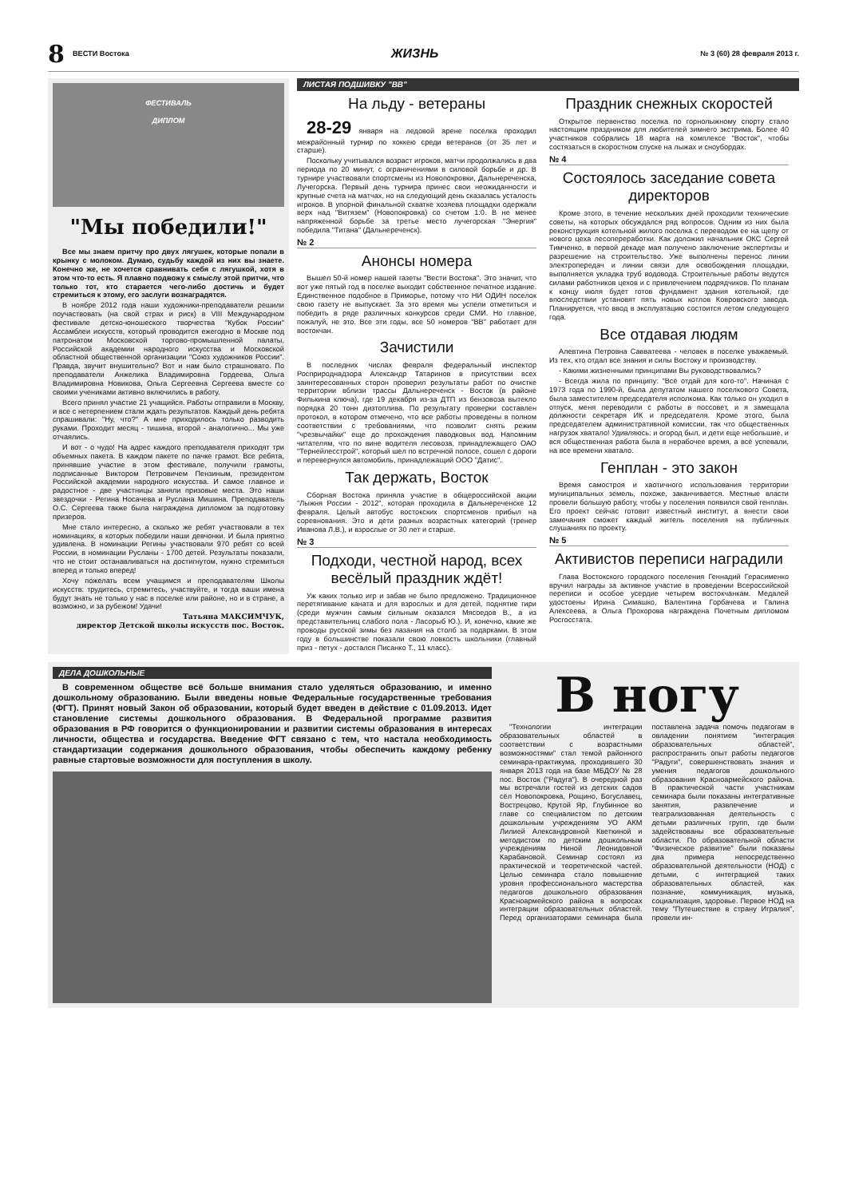8 ВЕСТИ Востока ЖИЗНЬ № 3 (60) 28 февраля 2013 г.
ФЕСТИВАЛЬ
ДИПЛОМ
"Мы победили!"
Все мы знаем притчу про двух лягушек, которые попали в крынку с молоком. Думаю, судьбу каждой из них вы знаете. Конечно же, не хочется сравнивать себя с лягушкой, хотя в этом что-то есть. Я плавно подвожу к смыслу этой притчи, что только тот, кто старается чего-либо достичь и будет стремиться к этому, его заслуги вознаградятся.
В ноябре 2012 года наши художники-преподаватели решили поучаствовать (на свой страх и риск) в VIII Международном фестивале детско-юношеского творчества "Кубок России" Ассамблеи искусств, который проводится ежегодно в Москве под патронатом Московской торгово-промышленной палаты, Российской академии народного искусства и Московской областной общественной организации "Союз художников России". Правда, звучит внушительно? Вот и нам было страшновато. По преподаватели Анжелика Владимировна Гордеева, Ольга Владимировна Новикова, Ольга Сергеевна Сергеева вместе со своими учениками активно включились в работу.
Всего принял участие 21 учащийся. Работы отправили в Москву, и все с нетерпением стали ждать результатов. Каждый день ребята спрашивали: "Ну, что?" А мне приходилось только разводить руками. Проходит месяц - тишина, второй - аналогично... Мы уже отчаялись.
И вот - о чудо! На адрес каждого преподавателя приходят три объемных пакета. В каждом пакете по пачке грамот. Все ребята, принявшие участие в этом фестивале, получили грамоты, подписанные Виктором Петровичем Пензиным, президентом Российской академии народного искусства. И самое главное и радостное - две участницы заняли призовые места. Это наши звездочки - Регина Носачева и Руслана Мишина. Преподаватель О.С. Сергеева также была награждена дипломом за подготовку призеров.
Мне стало интересно, а сколько же ребят участвовали в тех номинациях, в которых победили наши девчонки. И была приятно удивлена. В номинации Регины участвовали 970 ребят со всей России, в номинации Русланы - 1700 детей. Результаты показали, что не стоит останавливаться на достигнутом, нужно стремиться вперед и только вперед!
Хочу пожелать всем учащимся и преподавателям Школы искусств: трудитесь, стремитесь, участвуйте, и тогда ваши имена будут знать не только у нас в поселке или районе, но и в стране, а возможно, и за рубежом! Удачи!
Татьяна МАКСИМЧУК,
директор Детской школы искусств пос. Восток.
ЛИСТАЯ ПОДШИВКУ "ВВ"
На льду - ветераны
28-29 января на ледовой арене поселка проходил межрайонный турнир по хоккею среди ветеранов (от 35 лет и старше).
Поскольку учитывался возраст игроков, матчи продолжались в два периода по 20 минут, с ограничениями в силовой борьбе и др. В турнире участвовали спортсмены из Новопокровки, Дальнереченска, Лучегорска. Первый день турнира принес свои неожиданности и крупные счета на матчах, но на следующий день сказалась усталость игроков. В упорной финальной схватке хозяева площадки одержали верх над "Витязем" (Новопокровка) со счетом 1:0. В не менее напряженной борьбе за третье место лучегорская "Энергия" победила "Титана" (Дальнереченск).
№ 2
Анонсы номера
Вышел 50-й номер нашей газеты "Вести Востока". Это значит, что вот уже пятый год в поселке выходит собственное печатное издание. Единственное подобное в Приморье, потому что НИ ОДИН поселок свою газету не выпускает. За это время мы успели отметиться и победить в ряде различных конкурсов среди СМИ. Но главное, пожалуй, не это. Все эти годы, все 50 номеров "ВВ" работает для востокчан.
Зачистили
В последних числах февраля федеральный инспектор Росприроднадзора Александр Татаринов в присутствии всех заинтересованных сторон проверил результаты работ по очистке территории вблизи трассы Дальнереченск - Восток (в районе Филькина ключа), где 19 декабря из-за ДТП из бензовоза вытекло порядка 20 тонн дизтоплива. По результату проверки составлен протокол, в котором отмечено, что все работы проведены в полном соответствии с требованиями, что позволит снять режим "чрезвычайки" еще до прохождения паводковых вод. Напомним читателям, что по вине водителя лесовоза, принадлежащего ОАО "Тернейлесстрой", который шел по встречной полосе, сошел с дороги и перевернулся автомобиль, принадлежащий ООО "Датис".
Так держать, Восток
Сборная Востока приняла участие в общероссийской акции "Лыжня России - 2012", которая проходила в Дальнереченске 12 февраля. Целый автобус востокских спортсменов прибыл на соревнования. Это и дети разных возрастных категорий (тренер Иванова Л.В.), и взрослые от 30 лет и старше.
№ 3
Подходи, честной народ, всех весёлый праздник ждёт!
Уж каких только игр и забав не было предложено. Традиционное перетягивание каната и для взрослых и для детей, поднятие гири (среди мужчин самым сильным оказался Мясоедов В., а из представительниц слабого пола - Ласорыб Ю.). И, конечно, какие же проводы русской зимы без лазания на столб за подарками. В этом году в большинстве показали свою ловкость школьники (главный приз - петух - достался Писанко Т., 11 класс).
Праздник снежных скоростей
Открытое первенство поселка по горнолыжному спорту стало настоящим праздником для любителей зимнего экстрима. Более 40 участников собрались 18 марта на комплексе "Восток", чтобы состязаться в скоростном спуске на лыжах и сноубордах.
№ 4
Состоялось заседание совета директоров
Кроме этого, в течение нескольких дней проходили технические советы, на которых обсуждался ряд вопросов. Одним из них была реконструкция котельной жилого поселка с переводом ее на щепу от нового цеха лесопереработки. Как доложил начальник ОКС Сергей Тимченко, в первой декаде мая получено заключение экспертизы и разрешение на строительство. Уже выполнены перенос линии электропередач и линии связи для освобождения площадки, выполняется укладка труб водовода. Строительные работы ведутся силами работников цехов и с привлечением подрядчиков. По планам к концу июля будет готов фундамент здания котельной, где впоследствии установят пять новых котлов Ковровского завода. Планируется, что ввод в эксплуатацию состоится летом следующего года.
Все отдавая людям
Алевтина Петровна Савватеева - человек в поселке уважаемый. Из тех, кто отдал все знания и силы Востоку и производству.
- Какими жизненными принципами Вы руководствовались?
- Всегда жила по принципу: "Всё отдай для кого-то". Начиная с 1973 года по 1990-й, была депутатом нашего поселкового Совета, была заместителем председателя исполкома. Как только он уходил в отпуск, меня переводили с работы в поссовет, и я замещала должности секретаря ИК и председателя. Кроме этого, была председателем административной комиссии, так что общественных нагрузок хватало! Удивляюсь: и огород был, и дети еще небольшие, и вся общественная работа была в нерабочее время, а всё успевали, на все времени хватало.
Генплан - это закон
Время самостроя и хаотичного использования территории муниципальных земель, похоже, заканчивается. Местные власти провели большую работу, чтобы у поселения появился свой генплан. Его проект сейчас готовит известный институт, а внести свои замечания сможет каждый житель поселения на публичных слушаниях по проекту.
№ 5
Активистов переписи наградили
Глава Востокского городского поселения Геннадий Герасименко вручил награды за активное участие в проведении Всероссийской переписи и особое усердие четырем востокчанкам. Медалей удостоены Ирина Симашко, Валентина Горбачева и Галина Алексеева, а Ольга Прохорова награждена Почетным дипломом Росгосстата.
ДЕЛА ДОШКОЛЬНЫЕ
В современном обществе всё больше внимания стало уделяться образованию, и именно дошкольному образованию. Были введены новые Федеральные государственные требования (ФГТ). Принят новый Закон об образовании, который будет введен в действие с 01.09.2013. Идет становление системы дошкольного образования. В Федеральной программе развития образования в РФ говорится о функционировании и развитии системы образования в интересах личности, общества и государства. Введение ФГТ связано с тем, что настала необходимость стандартизации содержания дошкольного образования, чтобы обеспечить каждому ребенку равные стартовые возможности для поступления в школу.
В ногу
"Технологии интеграции образовательных областей в соответствии с возрастными возможностями" стал темой районного семинара-практикума, проходившего 30 января 2013 года на базе МБДОУ № 28 пос. Восток ("Радуга"). В очередной раз мы встречали гостей из детских садов сёл Новопокровка, Рощино, Богуславец, Вострецово, Крутой Яр, Глубинное во главе со специалистом по детским дошкольным учреждениям УО АКМ Лилией Александровной Кветкиной и методистом по детским дошкольным учреждениям Ниной Леонидовной Карабановой. Семинар состоял из практической и теоретической частей. Целью семинара стало повышение уровня профессионального мастерства педагогов дошкольного образования Красноармейского района в вопросах интеграции образовательных областей. Перед организаторами семинара была поставлена задача помочь педагогам в овладении понятием "интеграция образовательных областей", распространить опыт работы педагогов "Радуги", совершенствовать знания и умения педагогов дошкольного образования Красноармейского района. В практической части участникам семинара были показаны интегративные занятия, развлечение и театрализованная деятельность с детьми различных групп, где были задействованы все образовательные области. По образовательной области "Физическое развитие" были показаны два примера непосредственно образовательной деятельности (НОД) с детьми, с интеграцией таких образовательных областей, как познание, коммуникация, музыка, социализация, здоровье. Первое НОД на тему "Путешествие в страну Игралия", провели ин-